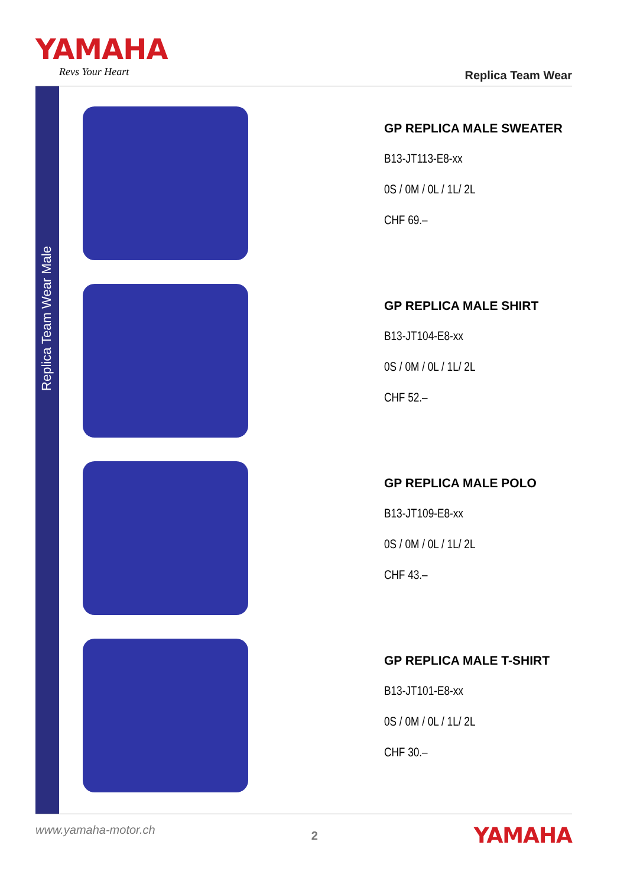YAMAHA
Revs Your Heart
Replica Team Wear
Replica Team Wear Male
GP REPLICA MALE SWEATER
B13-JT113-E8-xx
0S / 0M / 0L / 1L/ 2L
CHF 69.–
GP REPLICA MALE SHIRT
B13-JT104-E8-xx
0S / 0M / 0L / 1L/ 2L
CHF 52.–
GP REPLICA MALE POLO
B13-JT109-E8-xx
0S / 0M / 0L / 1L/ 2L
CHF 43.–
GP REPLICA MALE T-SHIRT
B13-JT101-E8-xx
0S / 0M / 0L / 1L/ 2L
CHF 30.–
www.yamaha-motor.ch
2
YAMAHA